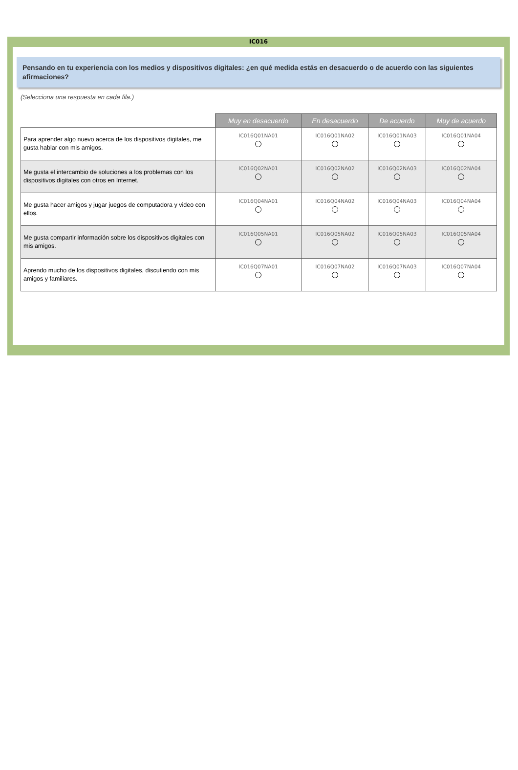IC016
Pensando en tu experiencia con los medios y dispositivos digitales: ¿en qué medida estás en desacuerdo o de acuerdo con las siguientes afirmaciones?
(Selecciona una respuesta en cada fila.)
| | Muy en desacuerdo | En desacuerdo | De acuerdo | Muy de acuerdo |
| Para aprender algo nuevo acerca de los dispositivos digitales, me gusta hablar con mis amigos. | IC016Q01NA01 | IC016Q01NA02 | IC016Q01NA03 | IC016Q01NA04 |
| Me gusta el intercambio de soluciones a los problemas con los dispositivos digitales con otros en Internet. | IC016Q02NA01 | IC016Q02NA02 | IC016Q02NA03 | IC016Q02NA04 |
| Me gusta hacer amigos y jugar juegos de computadora y video con ellos. | IC016Q04NA01 | IC016Q04NA02 | IC016Q04NA03 | IC016Q04NA04 |
| Me gusta compartir información sobre los dispositivos digitales con mis amigos. | IC016Q05NA01 | IC016Q05NA02 | IC016Q05NA03 | IC016Q05NA04 |
| Aprendo mucho de los dispositivos digitales, discutiendo con mis amigos y familiares. | IC016Q07NA01 | IC016Q07NA02 | IC016Q07NA03 | IC016Q07NA04 |